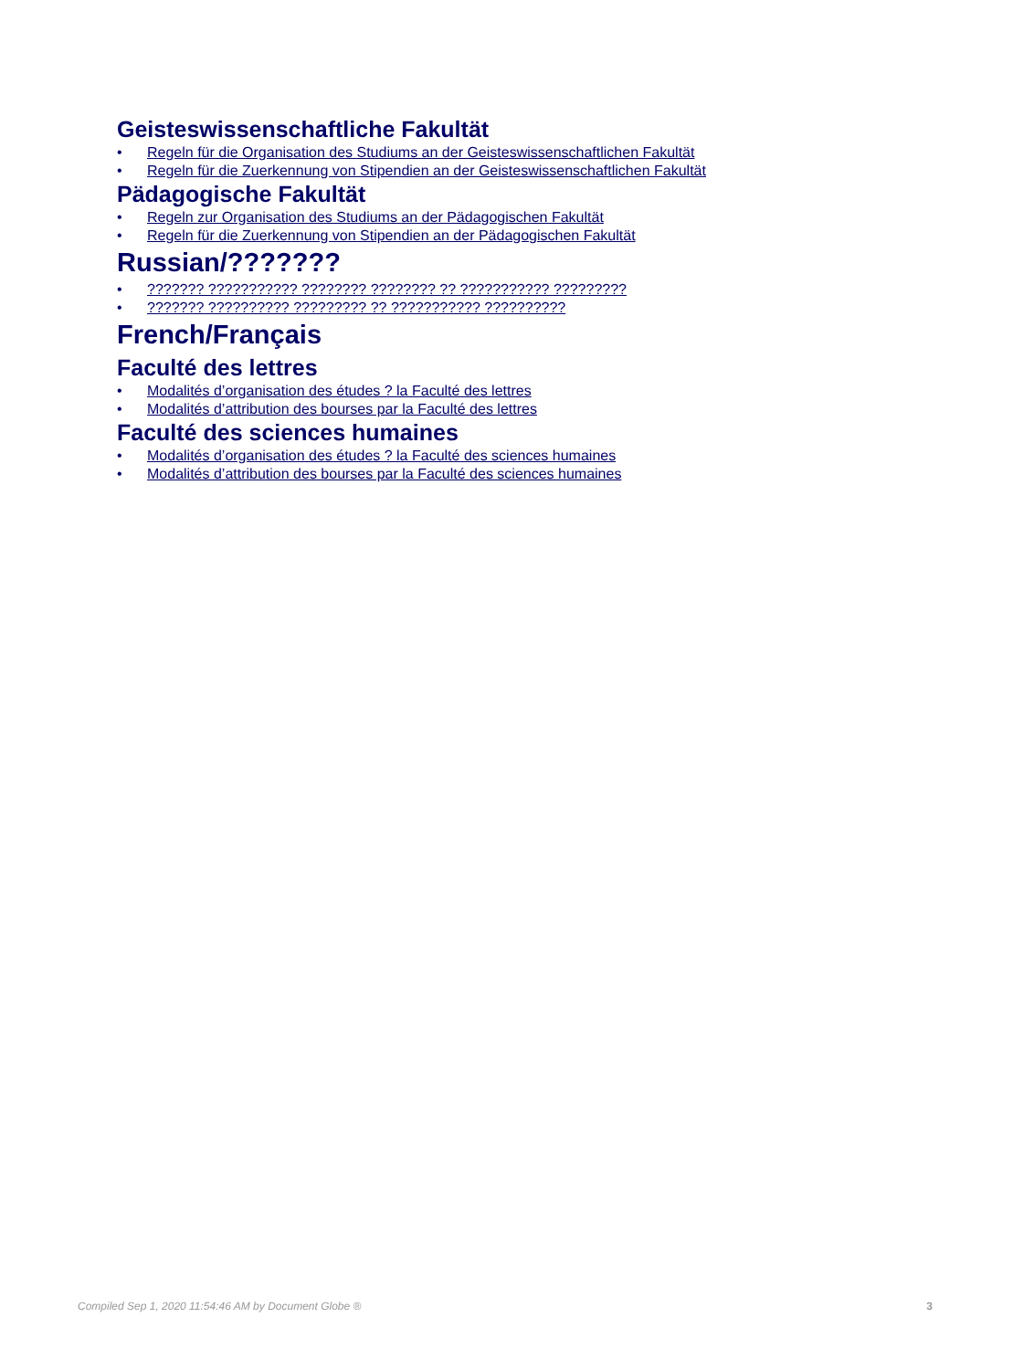Geisteswissenschaftliche Fakultät
• Regeln für die Organisation des Studiums an der Geisteswissenschaftlichen Fakultät
• Regeln für die Zuerkennung von Stipendien an der Geisteswissenschaftlichen Fakultät
Pädagogische Fakultät
• Regeln zur Organisation des Studiums an der Pädagogischen Fakultät
• Regeln für die Zuerkennung von Stipendien an der Pädagogischen Fakultät
Russian/???????
•??????? ??????????? ???????? ???????? ?? ??????????? ?????????
•??????? ?????????? ????????? ?? ??????????? ??????????
French/Français
Faculté des lettres
• Modalités d’organisation des études ? la Faculté des lettres
• Modalités d’attribution des bourses par la Faculté des lettres
Faculté des sciences humaines
• Modalités d’organisation des études ? la Faculté des sciences humaines
• Modalités d’attribution des bourses par la Faculté des sciences humaines
Compiled Sep 1, 2020 11:54:46 AM by Document Globe ® 3